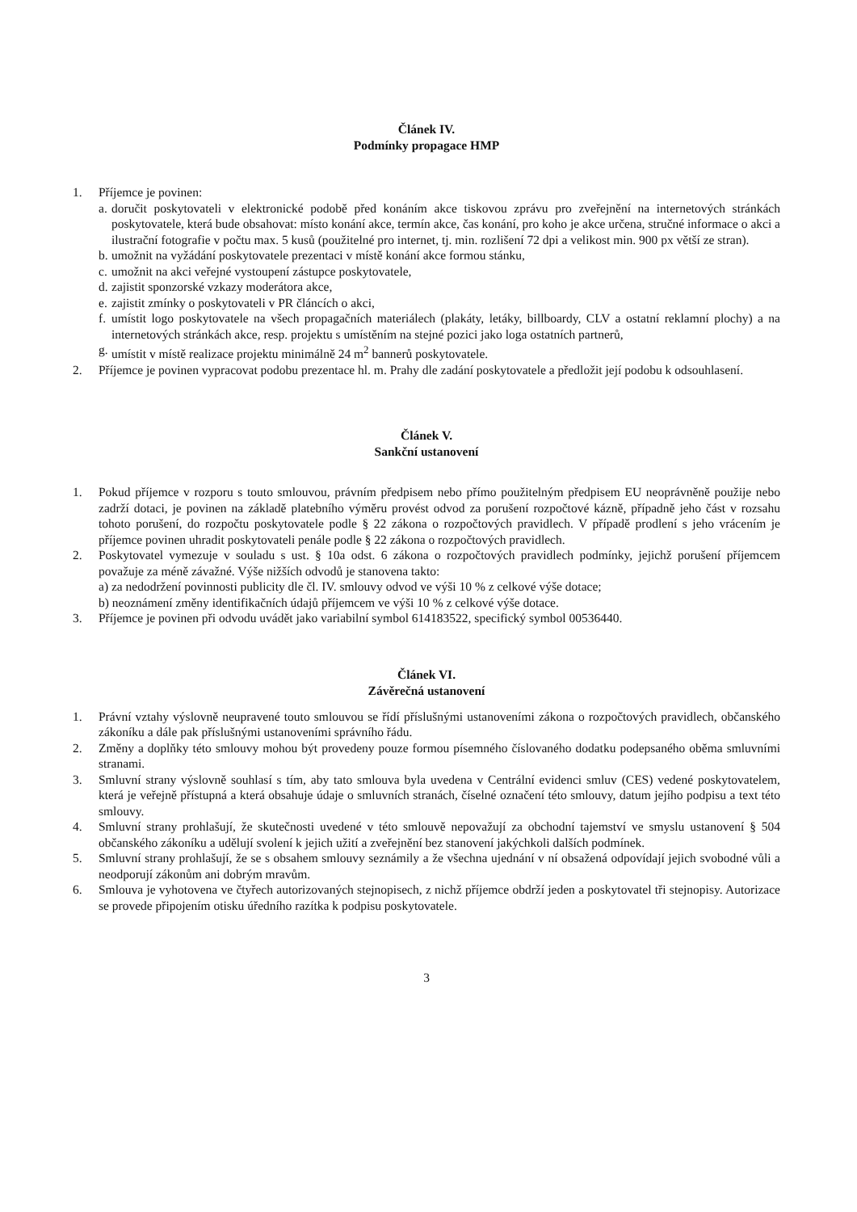Článek IV.
Podmínky propagace HMP
1. Příjemce je povinen:
a.
doručit poskytovateli v elektronické podobě před konáním akce tiskovou zprávu pro zveřejnění na internetových stránkách poskytovatele, která bude obsahovat: místo konání akce, termín akce, čas konání, pro koho je akce určena, stručné informace o akci a ilustrační fotografie v počtu max. 5 kusů (použitelné pro internet, tj. min. rozlišení 72 dpi a velikost min. 900 px větší ze stran).
b.
umožnit na vyžádání poskytovatele prezentaci v místě konání akce formou stánku,
c.
umožnit na akci veřejné vystoupení zástupce poskytovatele,
d.
zajistit sponzorské vzkazy moderátora akce,
e.
zajistit zmínky o poskytovateli v PR článcích o akci,
f.
umístit logo poskytovatele na všech propagačních materiálech (plakáty, letáky, billboardy, CLV a ostatní reklamní plochy) a na internetových stránkách akce, resp. projektu s umístěním na stejné pozici jako loga ostatních partnerů,
g.
umístit v místě realizace projektu minimálně 24 m<sup>2</sup> bannerů poskytovatele.
2. Příjemce je povinen vypracovat podobu prezentace hl. m. Prahy dle zadání poskytovatele a předložit její podobu k odsouhlasení.
Článek V.
Sankční ustanovení
1. Pokud příjemce v rozporu s touto smlouvou, právním předpisem nebo přímo použitelným předpisem EU neoprávněně použije nebo zadrží dotaci, je povinen na základě platebního výměru provést odvod za porušení rozpočtové kázně, případně jeho část v rozsahu tohoto porušení, do rozpočtu poskytovatele podle § 22 zákona o rozpočtových pravidlech. V případě prodlení s jeho vrácením je příjemce povinen uhradit poskytovateli penále podle § 22 zákona o rozpočtových pravidlech.
2. Poskytovatel vymezuje v souladu s ust. § 10a odst. 6 zákona o rozpočtových pravidlech podmínky, jejichž porušení příjemcem považuje za méně závažné. Výše nižších odvodů je stanovena takto:
a) za nedodržení povinnosti publicity dle čl. IV. smlouvy odvod ve výši 10 % z celkové výše dotace;
b) neoznámení změny identifikačních údajů příjemcem ve výši 10 % z celkové výše dotace.
3. Příjemce je povinen při odvodu uvádět jako variabilní symbol 614183522, specifický symbol 00536440.
Článek VI.
Závěrečná ustanovení
1. Právní vztahy výslovně neupravené touto smlouvou se řídí příslušnými ustanoveními zákona o rozpočtových pravidlech, občanského zákoníku a dále pak příslušnými ustanoveními správního řádu.
2. Změny a doplňky této smlouvy mohou být provedeny pouze formou písemného číslovaného dodatku podepsaného oběma smluvními stranami.
3. Smluvní strany výslovně souhlasí s tím, aby tato smlouva byla uvedena v Centrální evidenci smluv (CES) vedené poskytovatelem, která je veřejně přístupná a která obsahuje údaje o smluvních stranách, číselné označení této smlouvy, datum jejího podpisu a text této smlouvy.
4. Smluvní strany prohlašují, že skutečnosti uvedené v této smlouvě nepovažují za obchodní tajemství ve smyslu ustanovení § 504 občanského zákoníku a udělují svolení k jejich užití a zveřejnění bez stanovení jakýchkoli dalších podmínek.
5. Smluvní strany prohlašují, že se s obsahem smlouvy seznámily a že všechna ujednání v ní obsažená odpovídají jejich svobodné vůli a neodporují zákonům ani dobrým mravům.
6. Smlouva je vyhotovena ve čtyřech autorizovaných stejnopisech, z nichž příjemce obdrží jeden a poskytovatel tři stejnopisy. Autorizace se provede připojením otisku úředního razítka k podpisu poskytovatele.
3